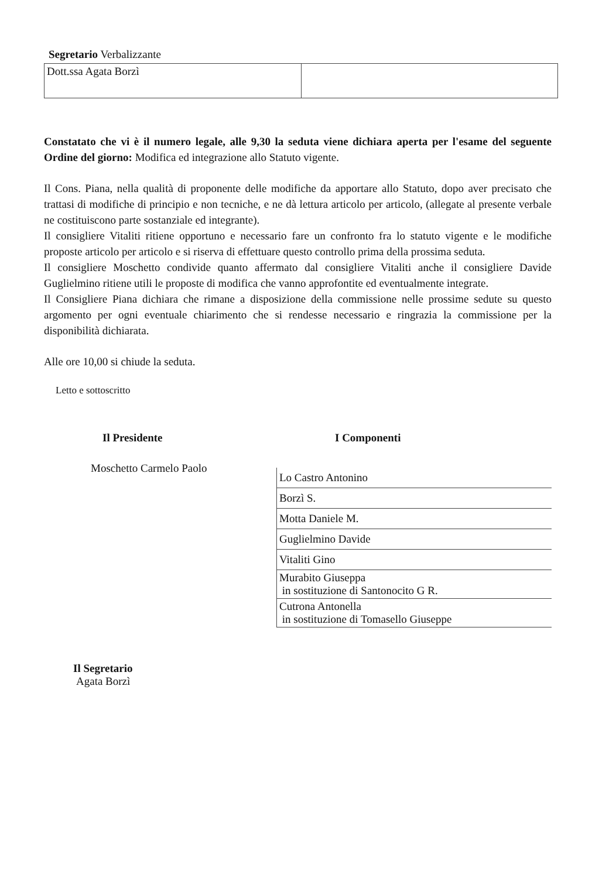Segretario Verbalizzante
| Dott.ssa Agata Borzì | |
Constatato che vi è il numero legale, alle 9,30 la seduta viene dichiara aperta per l'esame del seguente Ordine del giorno: Modifica ed integrazione allo Statuto vigente.
Il Cons. Piana, nella qualità di proponente delle modifiche da apportare allo Statuto, dopo aver precisato che trattasi di modifiche di principio e non tecniche, e ne dà lettura articolo per articolo, (allegate al presente verbale ne costituiscono parte sostanziale ed integrante).
Il consigliere Vitaliti ritiene opportuno e necessario fare un confronto fra lo statuto vigente e le modifiche proposte articolo per articolo e si riserva di effettuare questo controllo prima della prossima seduta.
Il consigliere Moschetto condivide quanto affermato dal consigliere Vitaliti anche il consigliere Davide Guglielmino ritiene utili le proposte di modifica che vanno approfontite ed eventualmente integrate.
Il Consigliere Piana dichiara che rimane a disposizione della commissione nelle prossime sedute su questo argomento per ogni eventuale chiarimento che si rendesse necessario e ringrazia la commissione per la disponibilità dichiarata.
Alle ore 10,00 si chiude la seduta.
Letto e sottoscritto
Il Presidente
Moschetto Carmelo Paolo
Il Segretario
Agata Borzì
I Componenti
| Lo Castro Antonino |
| Borzì S. |
| Motta Daniele M. |
| Guglielmino Davide |
| Vitaliti Gino |
| Murabito Giuseppa in sostituzione di Santonocito G R. |
| Cutrona Antonella in sostituzione di Tomasello Giuseppe |